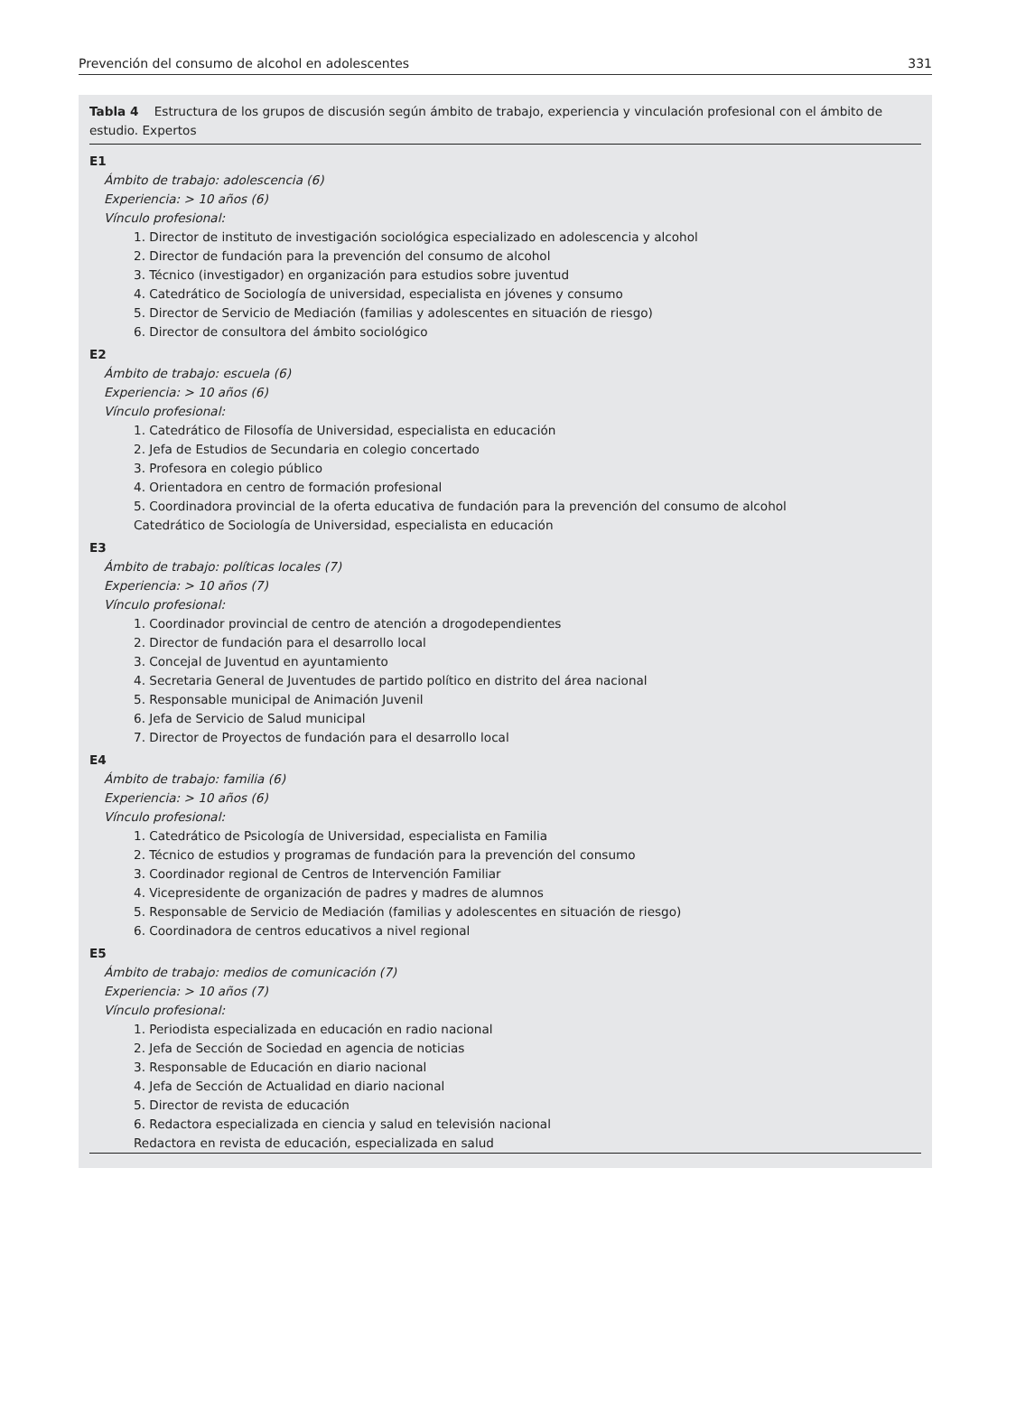Prevención del consumo de alcohol en adolescentes 331
Tabla 4 Estructura de los grupos de discusión según ámbito de trabajo, experiencia y vinculación profesional con el ámbito de estudio. Expertos
| E1 |
| Ámbito de trabajo: adolescencia (6) |
| Experiencia: > 10 años (6) |
| Vínculo profesional: |
| 1. Director de instituto de investigación sociológica especializado en adolescencia y alcohol |
| 2. Director de fundación para la prevención del consumo de alcohol |
| 3. Técnico (investigador) en organización para estudios sobre juventud |
| 4. Catedrático de Sociología de universidad, especialista en jóvenes y consumo |
| 5. Director de Servicio de Mediación (familias y adolescentes en situación de riesgo) |
| 6. Director de consultora del ámbito sociológico |
| E2 |
| Ámbito de trabajo: escuela (6) |
| Experiencia: > 10 años (6) |
| Vínculo profesional: |
| 1. Catedrático de Filosofía de Universidad, especialista en educación |
| 2. Jefa de Estudios de Secundaria en colegio concertado |
| 3. Profesora en colegio público |
| 4. Orientadora en centro de formación profesional |
| 5. Coordinadora provincial de la oferta educativa de fundación para la prevención del consumo de alcohol |
| Catedrático de Sociología de Universidad, especialista en educación |
| E3 |
| Ámbito de trabajo: políticas locales (7) |
| Experiencia: > 10 años (7) |
| Vínculo profesional: |
| 1. Coordinador provincial de centro de atención a drogodependientes |
| 2. Director de fundación para el desarrollo local |
| 3. Concejal de Juventud en ayuntamiento |
| 4. Secretaria General de Juventudes de partido político en distrito del área nacional |
| 5. Responsable municipal de Animación Juvenil |
| 6. Jefa de Servicio de Salud municipal |
| 7. Director de Proyectos de fundación para el desarrollo local |
| E4 |
| Ámbito de trabajo: familia (6) |
| Experiencia: > 10 años (6) |
| Vínculo profesional: |
| 1. Catedrático de Psicología de Universidad, especialista en Familia |
| 2. Técnico de estudios y programas de fundación para la prevención del consumo |
| 3. Coordinador regional de Centros de Intervención Familiar |
| 4. Vicepresidente de organización de padres y madres de alumnos |
| 5. Responsable de Servicio de Mediación (familias y adolescentes en situación de riesgo) |
| 6. Coordinadora de centros educativos a nivel regional |
| E5 |
| Ámbito de trabajo: medios de comunicación (7) |
| Experiencia: > 10 años (7) |
| Vínculo profesional: |
| 1. Periodista especializada en educación en radio nacional |
| 2. Jefa de Sección de Sociedad en agencia de noticias |
| 3. Responsable de Educación en diario nacional |
| 4. Jefa de Sección de Actualidad en diario nacional |
| 5. Director de revista de educación |
| 6. Redactora especializada en ciencia y salud en televisión nacional |
| Redactora en revista de educación, especializada en salud |